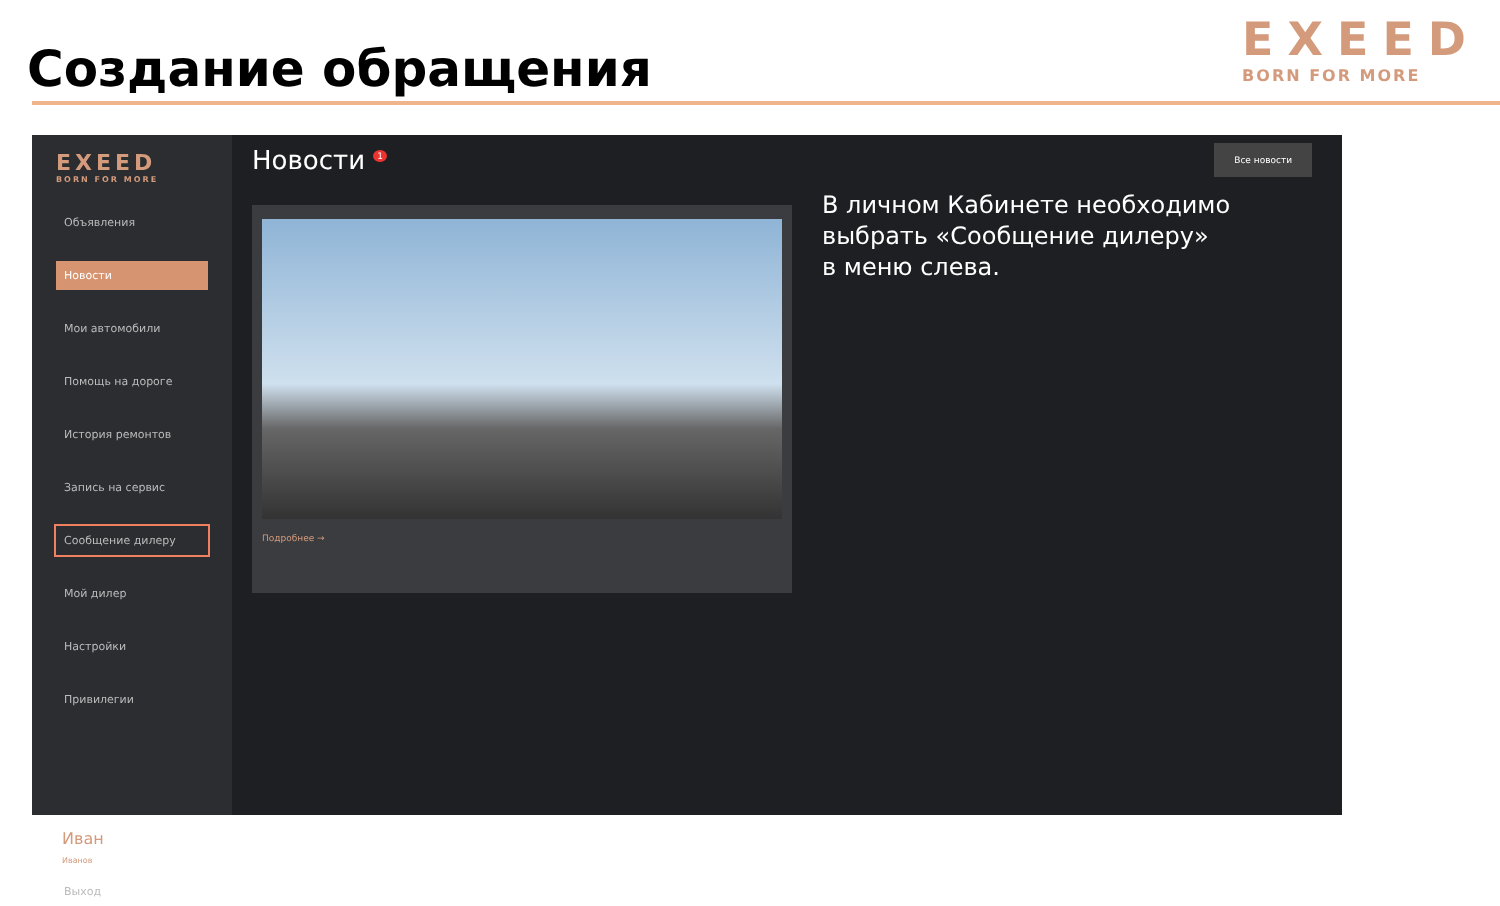Создание обращения
EXEED
BORN FOR MORE
EXEED
BORN FOR MORE
Объявления
Новости
Мои автомобили
Помощь на дороге
История ремонтов
Запись на сервис
Сообщение дилеру
Мой дилер
Настройки
Привилегии
Иван
Иванов
Выход
Новости <sup>1</sup>
Все новости
Подробнее →
В личном Кабинете необходимо
выбрать «Сообщение дилеру»
в меню слева.